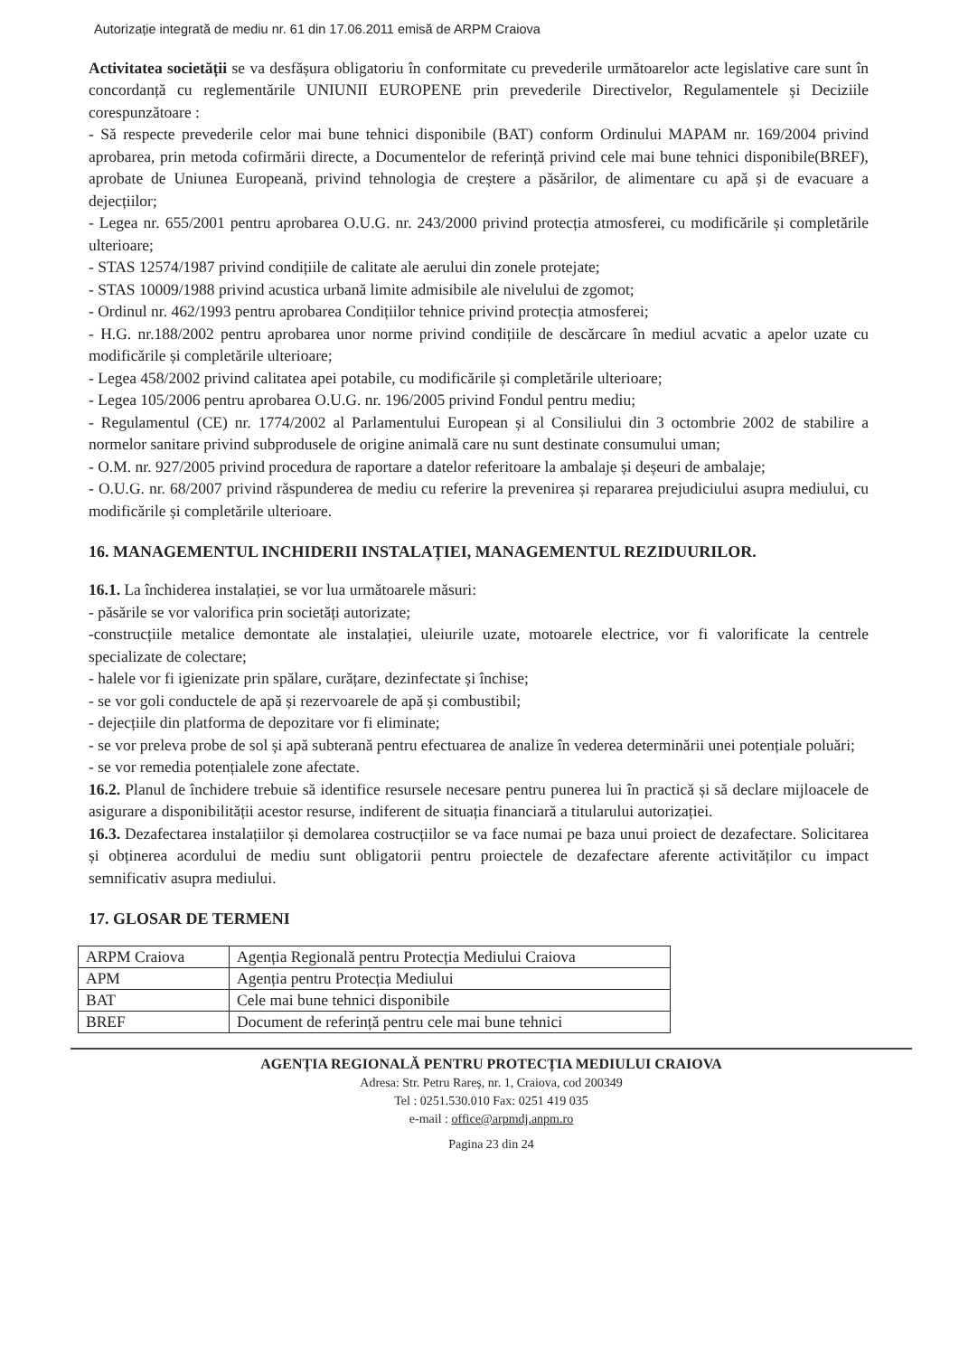Autorizație integrată de mediu nr. 61 din 17.06.2011 emisă de ARPM Craiova
Activitatea societății se va desfășura obligatoriu în conformitate cu prevederile următoarelor acte legislative care sunt în concordanță cu reglementările UNIUNII EUROPENE prin prevederile Directivelor, Regulamentele și Deciziile corespunzătoare :
- Să respecte prevederile celor mai bune tehnici disponibile (BAT) conform Ordinului MAPAM nr. 169/2004 privind aprobarea, prin metoda cofirmării directe, a Documentelor de referință privind cele mai bune tehnici disponibile(BREF), aprobate de Uniunea Europeană, privind tehnologia de creștere a păsărilor, de alimentare cu apă și de evacuare a dejecțiilor;
- Legea nr. 655/2001 pentru aprobarea O.U.G. nr. 243/2000 privind protecția atmosferei, cu modificările și completările ulterioare;
- STAS 12574/1987 privind condițiile de calitate ale aerului din zonele protejate;
- STAS 10009/1988 privind acustica urbană limite admisibile ale nivelului de zgomot;
- Ordinul nr. 462/1993 pentru aprobarea Condițiilor tehnice privind protecția atmosferei;
- H.G. nr.188/2002 pentru aprobarea unor norme privind condițiile de descărcare în mediul acvatic a apelor uzate cu modificările și completările ulterioare;
- Legea 458/2002 privind calitatea apei potabile, cu modificările și completările ulterioare;
- Legea 105/2006 pentru aprobarea O.U.G. nr. 196/2005 privind Fondul pentru mediu;
- Regulamentul (CE) nr. 1774/2002 al Parlamentului European și al Consiliului din 3 octombrie 2002 de stabilire a normelor sanitare privind subprodusele de origine animală care nu sunt destinate consumului uman;
- O.M. nr. 927/2005 privind procedura de raportare a datelor referitoare la ambalaje și deșeuri de ambalaje;
- O.U.G. nr. 68/2007 privind răspunderea de mediu cu referire la prevenirea și repararea prejudiciului asupra mediului, cu modificările și completările ulterioare.
16. MANAGEMENTUL INCHIDERII INSTALAȚIEI, MANAGEMENTUL REZIDUURILOR.
16.1. La închiderea instalației, se vor lua următoarele măsuri:
- păsările se vor valorifica prin societăți autorizate;
-construcțiile metalice demontate ale instalației, uleiurile uzate, motoarele electrice, vor fi valorificate la centrele specializate de colectare;
- halele vor fi igienizate prin spălare, curățare, dezinfectate și închise;
- se vor goli conductele de apă și rezervoarele de apă și combustibil;
- dejecțiile din platforma de depozitare vor fi eliminate;
- se vor preleva probe de sol și apă subterană pentru efectuarea de analize în vederea determinării unei potențiale poluări;
- se vor remedia potențialele zone afectate.
16.2. Planul de închidere trebuie să identifice resursele necesare pentru punerea lui în practică și să declare mijloacele de asigurare a disponibilității acestor resurse, indiferent de situația financiară a titularului autorizației.
16.3. Dezafectarea instalațiilor și demolarea costrucțiilor se va face numai pe baza unui proiect de dezafectare. Solicitarea și obținerea acordului de mediu sunt obligatorii pentru proiectele de dezafectare aferente activităților cu impact semnificativ asupra mediului.
17. GLOSAR DE TERMENI
| ARPM Craiova | Agenția Regională pentru Protecția Mediului Craiova |
| APM | Agenția pentru Protecția Mediului |
| BAT | Cele mai bune tehnici disponibile |
| BREF | Document de referință pentru cele mai bune tehnici |
AGENȚIA REGIONALĂ PENTRU PROTECȚIA MEDIULUI CRAIOVA
Adresa: Str. Petru Rareș, nr. 1, Craiova, cod 200349
Tel : 0251.530.010 Fax: 0251 419 035
e-mail : office@arpmdj.anpm.ro
Pagina 23 din 24